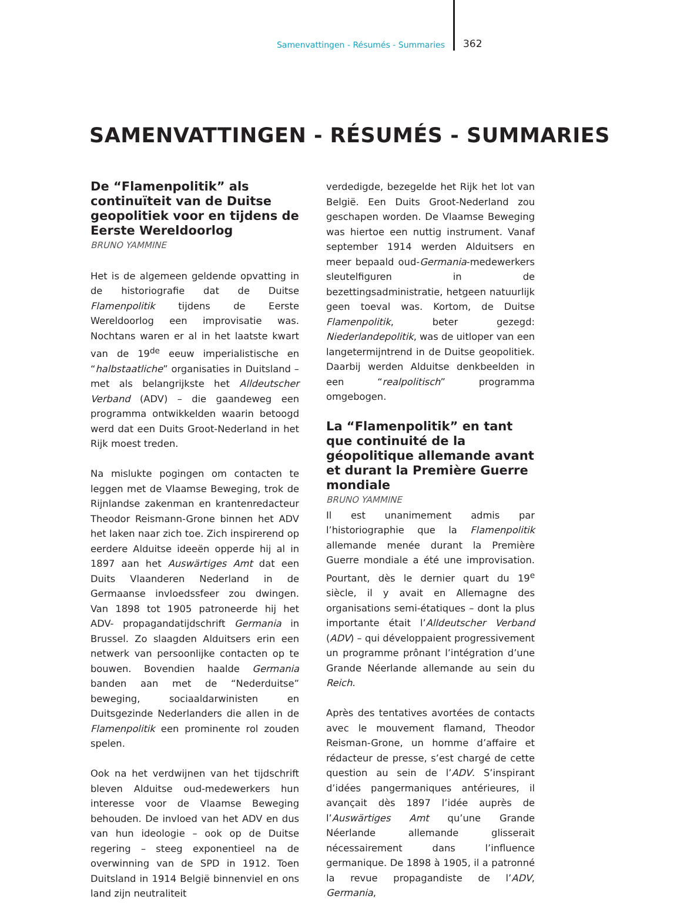Samenvattingen - Résumés - Summaries 362
SAMENVATTINGEN - RÉSUMÉS - SUMMARIES
De “Flamenpolitik” als continuïteit van de Duitse geopolitiek voor en tijdens de Eerste Wereldoorlog
BRUNO YAMMINE
Het is de algemeen geldende opvatting in de historiografie dat de Duitse Flamenpolitik tijdens de Eerste Wereldoorlog een improvisatie was. Nochtans waren er al in het laatste kwart van de 19<sup>de</sup> eeuw imperialistische en “halbstaatliche” organisaties in Duitsland – met als belangrijkste het Alldeutscher Verband (ADV) – die gaandeweg een programma ontwikkelden waarin betoogd werd dat een Duits Groot-Nederland in het Rijk moest treden.
Na mislukte pogingen om contacten te leggen met de Vlaamse Beweging, trok de Rijnlandse zakenman en krantenredacteur Theodor Reismann-Grone binnen het ADV het laken naar zich toe. Zich inspirerend op eerdere Alduitse ideeën opperde hij al in 1897 aan het Auswärtiges Amt dat een Duits Vlaanderen Nederland in de Germaanse invloedssfeer zou dwingen. Van 1898 tot 1905 patroneerde hij het ADV- propagandatijdschrift Germania in Brussel. Zo slaagden Alduitsers erin een netwerk van persoonlijke contacten op te bouwen. Bovendien haalde Germania banden aan met de “Nederduitse” beweging, sociaaldarwinisten en Duitsgezinde Nederlanders die allen in de Flamenpolitik een prominente rol zouden spelen.
Ook na het verdwijnen van het tijdschrift bleven Alduitse oud-medewerkers hun interesse voor de Vlaamse Beweging behouden. De invloed van het ADV en dus van hun ideologie – ook op de Duitse regering – steeg exponentieel na de overwinning van de SPD in 1912. Toen Duitsland in 1914 België binnenviel en ons land zijn neutraliteit
verdedigde, bezegelde het Rijk het lot van België. Een Duits Groot-Nederland zou geschapen worden. De Vlaamse Beweging was hiertoe een nuttig instrument. Vanaf september 1914 werden Alduitsers en meer bepaald oud-Germania-medewerkers sleutelfiguren in de bezettingsadministratie, hetgeen natuurlijk geen toeval was. Kortom, de Duitse Flamenpolitik, beter gezegd: Niederlandepolitik, was de uitloper van een langetermijntrend in de Duitse geopolitiek. Daarbij werden Alduitse denkbeelden in een “realpolitisch” programma omgebogen.
La “Flamenpolitik” en tant que continuité de la géopolitique allemande avant et durant la Première Guerre mondiale
BRUNO YAMMINE
Il est unanimement admis par l’historiographie que la Flamenpolitik allemande menée durant la Première Guerre mondiale a été une improvisation. Pourtant, dès le dernier quart du 19<sup>e</sup> siècle, il y avait en Allemagne des organisations semi-étatiques – dont la plus importante était l’Alldeutscher Verband (ADV) – qui développaient progressivement un programme prônant l’intégration d’une Grande Néerlande allemande au sein du Reich.
Après des tentatives avortées de contacts avec le mouvement flamand, Theodor Reisman-Grone, un homme d’affaire et rédacteur de presse, s’est chargé de cette question au sein de l’ADV. S’inspirant d’idées pangermaniques antérieures, il avançait dès 1897 l’idée auprès de l’Auswärtiges Amt qu’une Grande Néerlande allemande glisserait nécessairement dans l’influence germanique. De 1898 à 1905, il a patronné la revue propagandiste de l’ADV, Germania,